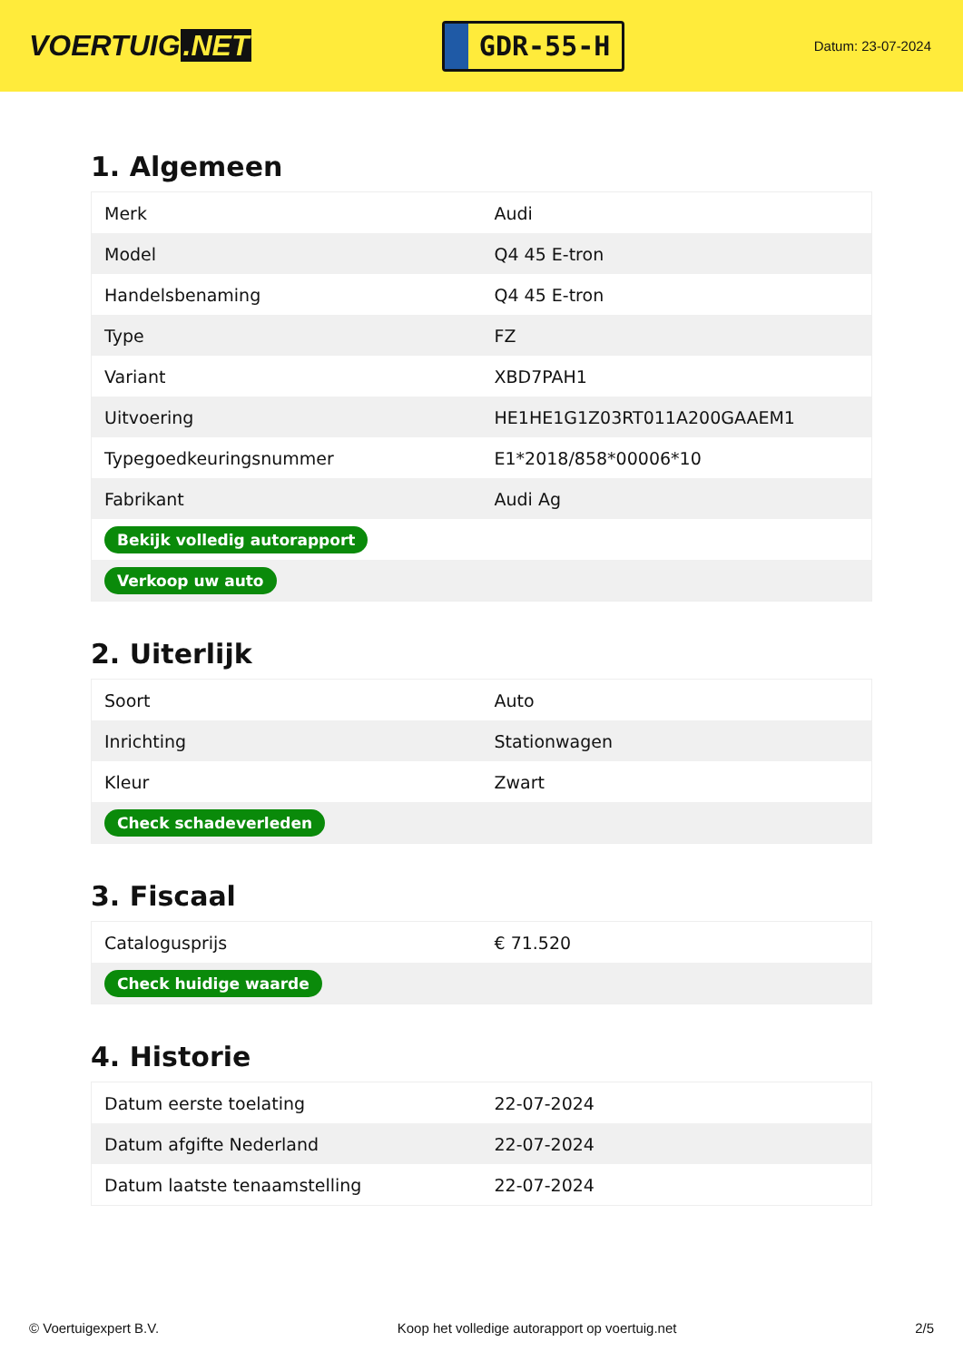VOERTUIG.NET
GDR-55-H
Datum: 23-07-2024
1. Algemeen
| Merk | Audi |
| Model | Q4 45 E-tron |
| Handelsbenaming | Q4 45 E-tron |
| Type | FZ |
| Variant | XBD7PAH1 |
| Uitvoering | HE1HE1G1Z03RT011A200GAAEM1 |
| Typegoedkeuringsnummer | E1*2018/858*00006*10 |
| Fabrikant | Audi Ag |
| Bekijk volledig autorapport | |
| Verkoop uw auto | |
2. Uiterlijk
| Soort | Auto |
| Inrichting | Stationwagen |
| Kleur | Zwart |
| Check schadeverleden | |
3. Fiscaal
| Catalogusprijs | € 71.520 |
| Check huidige waarde | |
4. Historie
| Datum eerste toelating | 22-07-2024 |
| Datum afgifte Nederland | 22-07-2024 |
| Datum laatste tenaamstelling | 22-07-2024 |
© Voertuigexpert B.V. Koop het volledige autorapport op voertuig.net 2/5